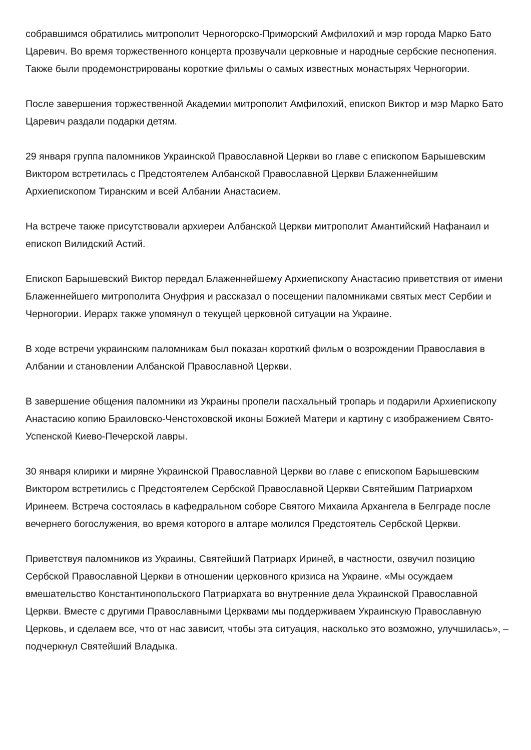собравшимся обратились митрополит Черногорско-Приморский Амфилохий и мэр города Марко Бато Царевич. Во время торжественного концерта прозвучали церковные и народные сербские песнопения. Также были продемонстрированы короткие фильмы о самых известных монастырях Черногории.
После завершения торжественной Академии митрополит Амфилохий, епископ Виктор и мэр Марко Бато Царевич раздали подарки детям.
29 января группа паломников Украинской Православной Церкви во главе с епископом Барышевским Виктором встретилась с Предстоятелем Албанской Православной Церкви Блаженнейшим Архиепископом Тиранским и всей Албании Анастасием.
На встрече также присутствовали архиереи Албанской Церкви митрополит Амантийский Нафанаил и епископ Вилидский Астий.
Епископ Барышевский Виктор передал Блаженнейшему Архиепископу Анастасию приветствия от имени Блаженнейшего митрополита Онуфрия и рассказал о посещении паломниками святых мест Сербии и Черногории. Иерарх также упомянул о текущей церковной ситуации на Украине.
В ходе встречи украинским паломникам был показан короткий фильм о возрождении Православия в Албании и становлении Албанской Православной Церкви.
В завершение общения паломники из Украины пропели пасхальный тропарь и подарили Архиепископу Анастасию копию Браиловско-Ченстоховской иконы Божией Матери и картину с изображением Свято-Успенской Киево-Печерской лавры.
30 января клирики и миряне Украинской Православной Церкви во главе с епископом Барышевским Виктором встретились с Предстоятелем Сербской Православной Церкви Святейшим Патриархом Иринеем. Встреча состоялась в кафедральном соборе Святого Михаила Архангела в Белграде после вечернего богослужения, во время которого в алтаре молился Предстоятель Сербской Церкви.
Приветствуя паломников из Украины, Святейший Патриарх Ириней, в частности, озвучил позицию Сербской Православной Церкви в отношении церковного кризиса на Украине. «Мы осуждаем вмешательство Константинопольского Патриархата во внутренние дела Украинской Православной Церкви. Вместе с другими Православными Церквами мы поддерживаем Украинскую Православную Церковь, и сделаем все, что от нас зависит, чтобы эта ситуация, насколько это возможно, улучшилась», – подчеркнул Святейший Владыка.